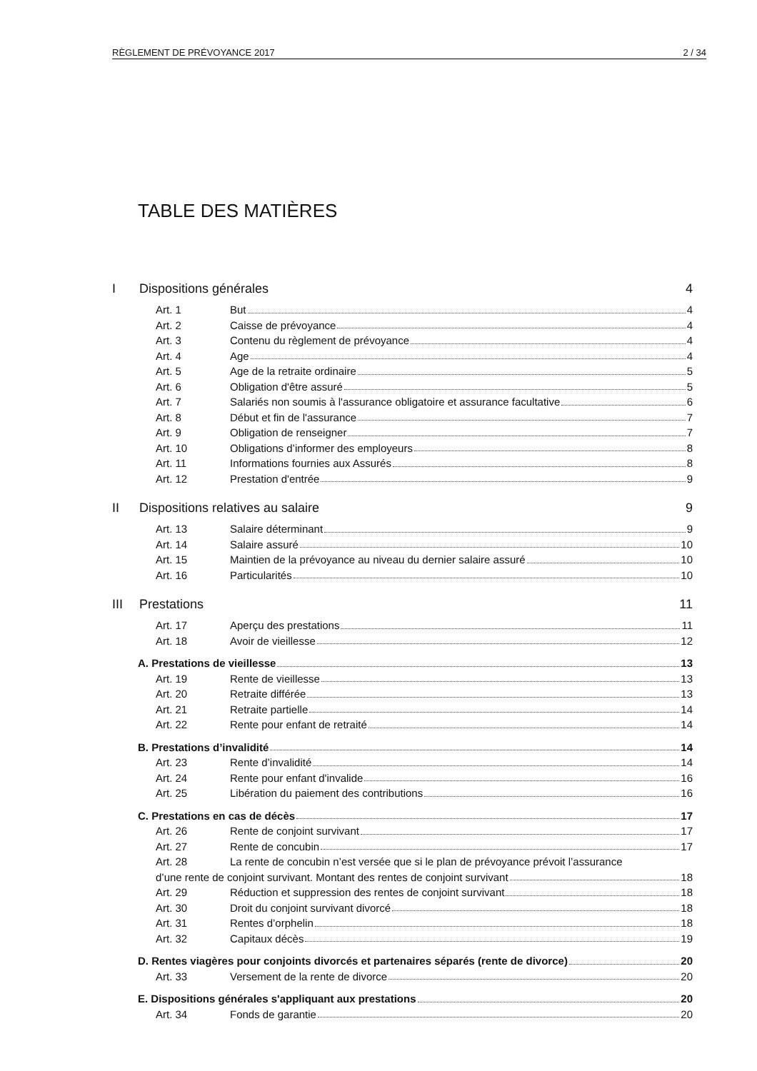RÈGLEMENT DE PRÉVOYANCE 2017 2 / 34
TABLE DES MATIÈRES
I Dispositions générales 4
Art. 1 But 4
Art. 2 Caisse de prévoyance 4
Art. 3 Contenu du règlement de prévoyance 4
Art. 4 Age 4
Art. 5 Age de la retraite ordinaire 5
Art. 6 Obligation d'être assuré 5
Art. 7 Salariés non soumis à l'assurance obligatoire et assurance facultative 6
Art. 8 Début et fin de l'assurance 7
Art. 9 Obligation de renseigner 7
Art. 10 Obligations d’informer des employeurs 8
Art. 11 Informations fournies aux Assurés 8
Art. 12 Prestation d'entrée 9
II Dispositions relatives au salaire 9
Art. 13 Salaire déterminant 9
Art. 14 Salaire assuré 10
Art. 15 Maintien de la prévoyance au niveau du dernier salaire assuré 10
Art. 16 Particularités 10
III Prestations 11
Art. 17 Aperçu des prestations 11
Art. 18 Avoir de vieillesse 12
A. Prestations de vieillesse 13
Art. 19 Rente de vieillesse 13
Art. 20 Retraite différée 13
Art. 21 Retraite partielle 14
Art. 22 Rente pour enfant de retraité 14
B. Prestations d’invalidité 14
Art. 23 Rente d’invalidité 14
Art. 24 Rente pour enfant d'invalide 16
Art. 25 Libération du paiement des contributions 16
C. Prestations en cas de décès 17
Art. 26 Rente de conjoint survivant 17
Art. 27 Rente de concubin 17
Art. 28 La rente de concubin n’est versée que si le plan de prévoyance prévoit l’assurance
d’une rente de conjoint survivant. Montant des rentes de conjoint survivant 18
Art. 29 Réduction et suppression des rentes de conjoint survivant 18
Art. 30 Droit du conjoint survivant divorcé 18
Art. 31 Rentes d’orphelin 18
Art. 32 Capitaux décès 19
D. Rentes viagères pour conjoints divorcés et partenaires séparés (rente de divorce) 20
Art. 33 Versement de la rente de divorce 20
E. Dispositions générales s'appliquant aux prestations 20
Art. 34 Fonds de garantie 20